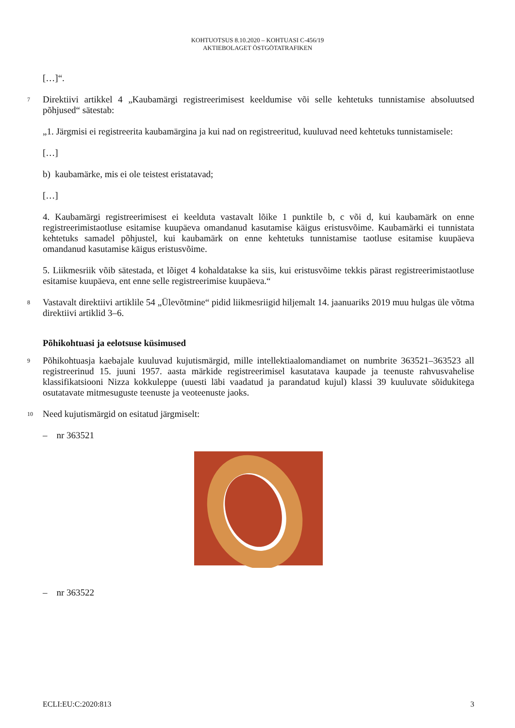KOHTUOTSUS 8.10.2020 – KOHTUASI C-456/19
AKTIEBOLAGET ÖSTGÖTATRAFIKEN
[…]“.
7
Direktiivi artikkel 4 „Kaubamärgi registreerimisest keeldumise või selle kehtetuks tunnistamise absoluutsed põhjused“ sätestab:
„1. Järgmisi ei registreerita kaubamärgina ja kui nad on registreeritud, kuuluvad need kehtetuks tunnistamisele:
[…]
b) kaubamärke, mis ei ole teistest eristatavad;
[…]
4. Kaubamärgi registreerimisest ei keelduta vastavalt lõike 1 punktile b, c või d, kui kaubamärk on enne registreerimistaotluse esitamise kuupäeva omandanud kasutamise käigus eristusvõime. Kaubamärki ei tunnistata kehtetuks samadel põhjustel, kui kaubamärk on enne kehtetuks tunnistamise taotluse esitamise kuupäeva omandanud kasutamise käigus eristusvõime.
5. Liikmesriik võib sätestada, et lõiget 4 kohaldatakse ka siis, kui eristusvõime tekkis pärast registreerimistaotluse esitamise kuupäeva, ent enne selle registreerimise kuupäeva.“
8
Vastavalt direktiivi artiklile 54 „Ülevõtmine“ pidid liikmesriigid hiljemalt 14. jaanuariks 2019 muu hulgas üle võtma direktiivi artiklid 3–6.
Põhikohtuasi ja eelotsuse küsimused
9
Põhikohtuasja kaebajale kuuluvad kujutismärgid, mille intellektiaalomandiamet on numbrite 363521–363523 all registreerinud 15. juuni 1957. aasta märkide registreerimisel kasutatava kaupade ja teenuste rahvusvahelise klassifikatsiooni Nizza kokkuleppe (uuesti läbi vaadatud ja parandatud kujul) klassi 39 kuuluvate sõidukitega osutatavate mitmesuguste teenuste ja veoteenuste jaoks.
10
Need kujutismärgid on esitatud järgmiselt:
– nr 363521
– nr 363522
ECLI:EU:C:2020:813 3